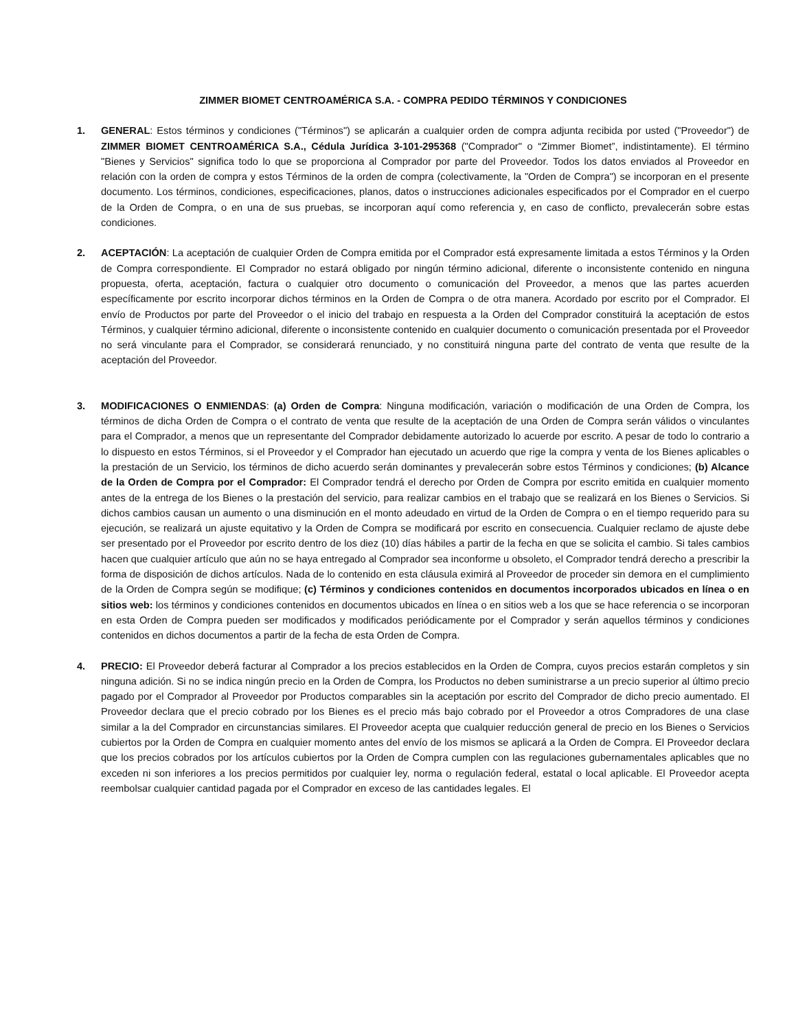ZIMMER BIOMET CENTROAMÉRICA S.A. - COMPRA PEDIDO TÉRMINOS Y CONDICIONES
1. GENERAL: Estos términos y condiciones ("Términos") se aplicarán a cualquier orden de compra adjunta recibida por usted ("Proveedor") de ZIMMER BIOMET CENTROAMÉRICA S.A., Cédula Jurídica 3-101-295368 ("Comprador" o “Zimmer Biomet”, indistintamente). El término "Bienes y Servicios" significa todo lo que se proporciona al Comprador por parte del Proveedor. Todos los datos enviados al Proveedor en relación con la orden de compra y estos Términos de la orden de compra (colectivamente, la "Orden de Compra") se incorporan en el presente documento. Los términos, condiciones, especificaciones, planos, datos o instrucciones adicionales especificados por el Comprador en el cuerpo de la Orden de Compra, o en una de sus pruebas, se incorporan aquí como referencia y, en caso de conflicto, prevalecerán sobre estas condiciones.
2. ACEPTACIÓN: La aceptación de cualquier Orden de Compra emitida por el Comprador está expresamente limitada a estos Términos y la Orden de Compra correspondiente. El Comprador no estará obligado por ningún término adicional, diferente o inconsistente contenido en ninguna propuesta, oferta, aceptación, factura o cualquier otro documento o comunicación del Proveedor, a menos que las partes acuerden específicamente por escrito incorporar dichos términos en la Orden de Compra o de otra manera. Acordado por escrito por el Comprador. El envío de Productos por parte del Proveedor o el inicio del trabajo en respuesta a la Orden del Comprador constituirá la aceptación de estos Términos, y cualquier término adicional, diferente o inconsistente contenido en cualquier documento o comunicación presentada por el Proveedor no será vinculante para el Comprador, se considerará renunciado, y no constituirá ninguna parte del contrato de venta que resulte de la aceptación del Proveedor.
3. MODIFICACIONES O ENMIENDAS: (a) Orden de Compra: Ninguna modificación, variación o modificación de una Orden de Compra, los términos de dicha Orden de Compra o el contrato de venta que resulte de la aceptación de una Orden de Compra serán válidos o vinculantes para el Comprador, a menos que un representante del Comprador debidamente autorizado lo acuerde por escrito. A pesar de todo lo contrario a lo dispuesto en estos Términos, si el Proveedor y el Comprador han ejecutado un acuerdo que rige la compra y venta de los Bienes aplicables o la prestación de un Servicio, los términos de dicho acuerdo serán dominantes y prevalecerán sobre estos Términos y condiciones; (b) Alcance de la Orden de Compra por el Comprador: El Comprador tendrá el derecho por Orden de Compra por escrito emitida en cualquier momento antes de la entrega de los Bienes o la prestación del servicio, para realizar cambios en el trabajo que se realizará en los Bienes o Servicios. Si dichos cambios causan un aumento o una disminución en el monto adeudado en virtud de la Orden de Compra o en el tiempo requerido para su ejecución, se realizará un ajuste equitativo y la Orden de Compra se modificará por escrito en consecuencia. Cualquier reclamo de ajuste debe ser presentado por el Proveedor por escrito dentro de los diez (10) días hábiles a partir de la fecha en que se solicita el cambio. Si tales cambios hacen que cualquier artículo que aún no se haya entregado al Comprador sea inconforme u obsoleto, el Comprador tendrá derecho a prescribir la forma de disposición de dichos artículos. Nada de lo contenido en esta cláusula eximirá al Proveedor de proceder sin demora en el cumplimiento de la Orden de Compra según se modifique; (c) Términos y condiciones contenidos en documentos incorporados ubicados en línea o en sitios web: los términos y condiciones contenidos en documentos ubicados en línea o en sitios web a los que se hace referencia o se incorporan en esta Orden de Compra pueden ser modificados y modificados periódicamente por el Comprador y serán aquellos términos y condiciones contenidos en dichos documentos a partir de la fecha de esta Orden de Compra.
4. PRECIO: El Proveedor deberá facturar al Comprador a los precios establecidos en la Orden de Compra, cuyos precios estarán completos y sin ninguna adición. Si no se indica ningún precio en la Orden de Compra, los Productos no deben suministrarse a un precio superior al último precio pagado por el Comprador al Proveedor por Productos comparables sin la aceptación por escrito del Comprador de dicho precio aumentado. El Proveedor declara que el precio cobrado por los Bienes es el precio más bajo cobrado por el Proveedor a otros Compradores de una clase similar a la del Comprador en circunstancias similares. El Proveedor acepta que cualquier reducción general de precio en los Bienes o Servicios cubiertos por la Orden de Compra en cualquier momento antes del envío de los mismos se aplicará a la Orden de Compra. El Proveedor declara que los precios cobrados por los artículos cubiertos por la Orden de Compra cumplen con las regulaciones gubernamentales aplicables que no exceden ni son inferiores a los precios permitidos por cualquier ley, norma o regulación federal, estatal o local aplicable. El Proveedor acepta reembolsar cualquier cantidad pagada por el Comprador en exceso de las cantidades legales. El